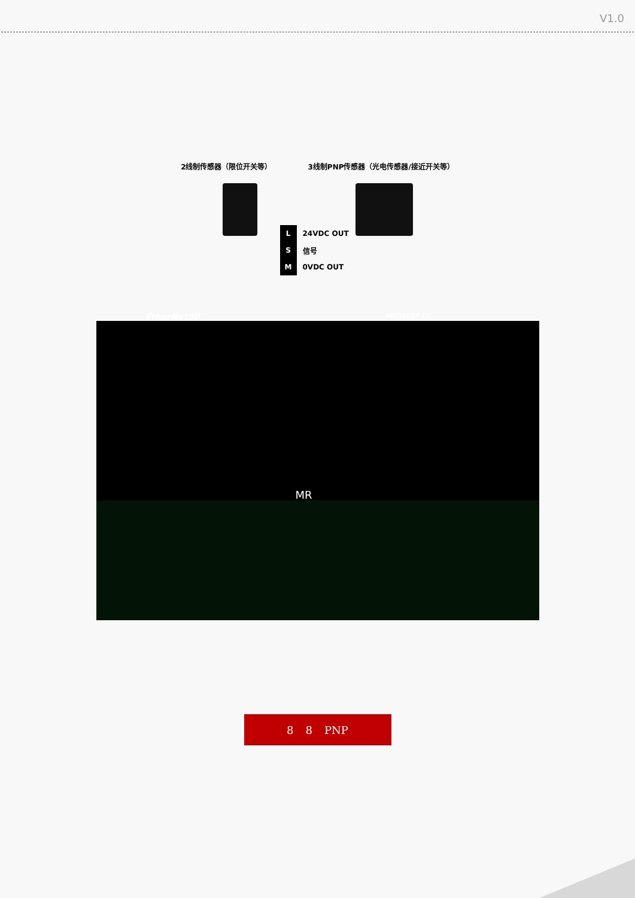V1.0
2线制传感器（限位开关等） 3线制PNP传感器（光电传感器/接近开关等）
L 24VDC OUT
S信号
M 0VDC OUT
EtherNet/IP MR0808P-EP
MR
8 8 PNP